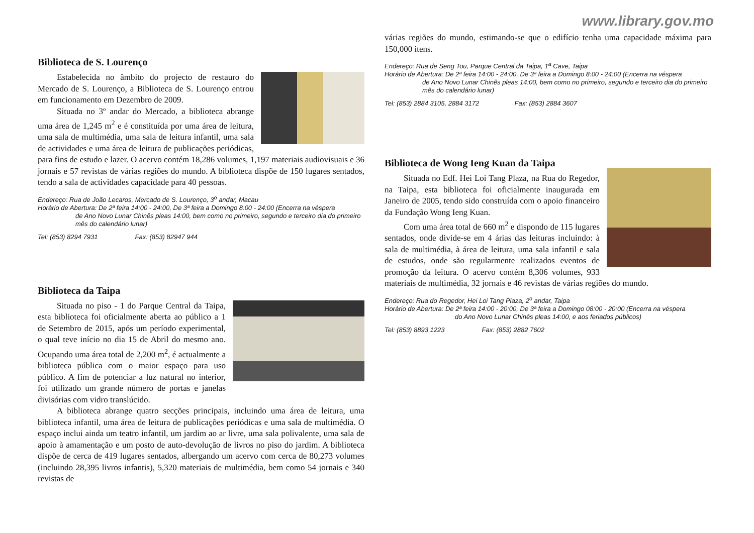www.library.gov.mo
Biblioteca de S. Lourenço
Estabelecida no âmbito do projecto de restauro do Mercado de S. Lourenço, a Biblioteca de S. Lourenço entrou em funcionamento em Dezembro de 2009.
Situada no 3º andar do Mercado, a biblioteca abrange uma área de 1,245 m<sup>2</sup> e é constituída por uma área de leitura, uma sala de multimédia, uma sala de leitura infantil, uma sala de actividades e uma área de leitura de publicações periódicas, para fins de estudo e lazer. O acervo contém 18,286 volumes, 1,197 materiais audiovisuais e 36 jornais e 57 revistas de várias regiões do mundo. A biblioteca dispõe de 150 lugares sentados, tendo a sala de actividades capacidade para 40 pessoas.
Endereço: Rua de João Lecaros, Mercado de S. Lourenço, 3<sup>o</sup> andar, Macau
Horário de Abertura: De 2ª feira 14:00 - 24:00, De 3ª feira a Domingo 8:00 - 24:00 (Encerra na véspera
de Ano Novo Lunar Chinês pleas 14:00, bem como no primeiro, segundo e terceiro dia do primeiro mês do calendário lunar)
Tel: (853) 8294 7931 Fax: (853) 82947 944
Biblioteca da Taipa
Situada no piso - 1 do Parque Central da Taipa, esta biblioteca foi oficialmente aberta ao público a 1 de Setembro de 2015, após um período experimental, o qual teve início no dia 15 de Abril do mesmo ano. Ocupando uma área total de 2,200 m<sup>2</sup>, é actualmente a biblioteca pública com o maior espaço para uso público. A fim de potenciar a luz natural no interior, foi utilizado um grande número de portas e janelas divisórias com vidro translúcido.
A biblioteca abrange quatro secções principais, incluindo uma área de leitura, uma biblioteca infantil, uma área de leitura de publicações periódicas e uma sala de multimédia. O espaço inclui ainda um teatro infantil, um jardim ao ar livre, uma sala polivalente, uma sala de apoio à amamentação e um posto de auto-devolução de livros no piso do jardim. A biblioteca dispõe de cerca de 419 lugares sentados, albergando um acervo com cerca de 80,273 volumes (incluindo 28,395 livros infantis), 5,320 materiais de multimédia, bem como 54 jornais e 340 revistas de
várias regiões do mundo, estimando-se que o edifício tenha uma capacidade máxima para 150,000 itens.
Endereço: Rua de Seng Tou, Parque Central da Taipa, 1<sup>a</sup> Cave, Taipa
Horário de Abertura: De 2ª feira 14:00 - 24:00, De 3ª feira a Domingo 8:00 - 24:00 (Encerra na véspera
de Ano Novo Lunar Chinês pleas 14:00, bem como no primeiro, segundo e terceiro dia do primeiro mês do calendário lunar)
Tel: (853) 2884 3105, 2884 3172 Fax: (853) 2884 3607
Biblioteca de Wong Ieng Kuan da Taipa
Situada no Edf. Hei Loi Tang Plaza, na Rua do Regedor, na Taipa, esta biblioteca foi oficialmente inaugurada em Janeiro de 2005, tendo sido construída com o apoio financeiro da Fundação Wong Ieng Kuan.
Com uma área total de 660 m<sup>2</sup> e dispondo de 115 lugares sentados, onde divide-se em 4 árias das leituras incluindo: à sala de multimédia, à área de leitura, uma sala infantil e sala de estudos, onde são regularmente realizados eventos de promoção da leitura. O acervo contém 8,306 volumes, 933 materiais de multimédia, 32 jornais e 46 revistas de várias regiões do mundo.
Endereço: Rua do Regedor, Hei Loi Tang Plaza, 2<sup>o</sup> andar, Taipa
Horário de Abertura: De 2ª feira 14:00 - 20:00, De 3ª feira a Domingo 08:00 - 20:00 (Encerra na véspera
do Ano Novo Lunar Chinês pleas 14:00, e aos feriados públicos)
Tel: (853) 8893 1223 Fax: (853) 2882 7602